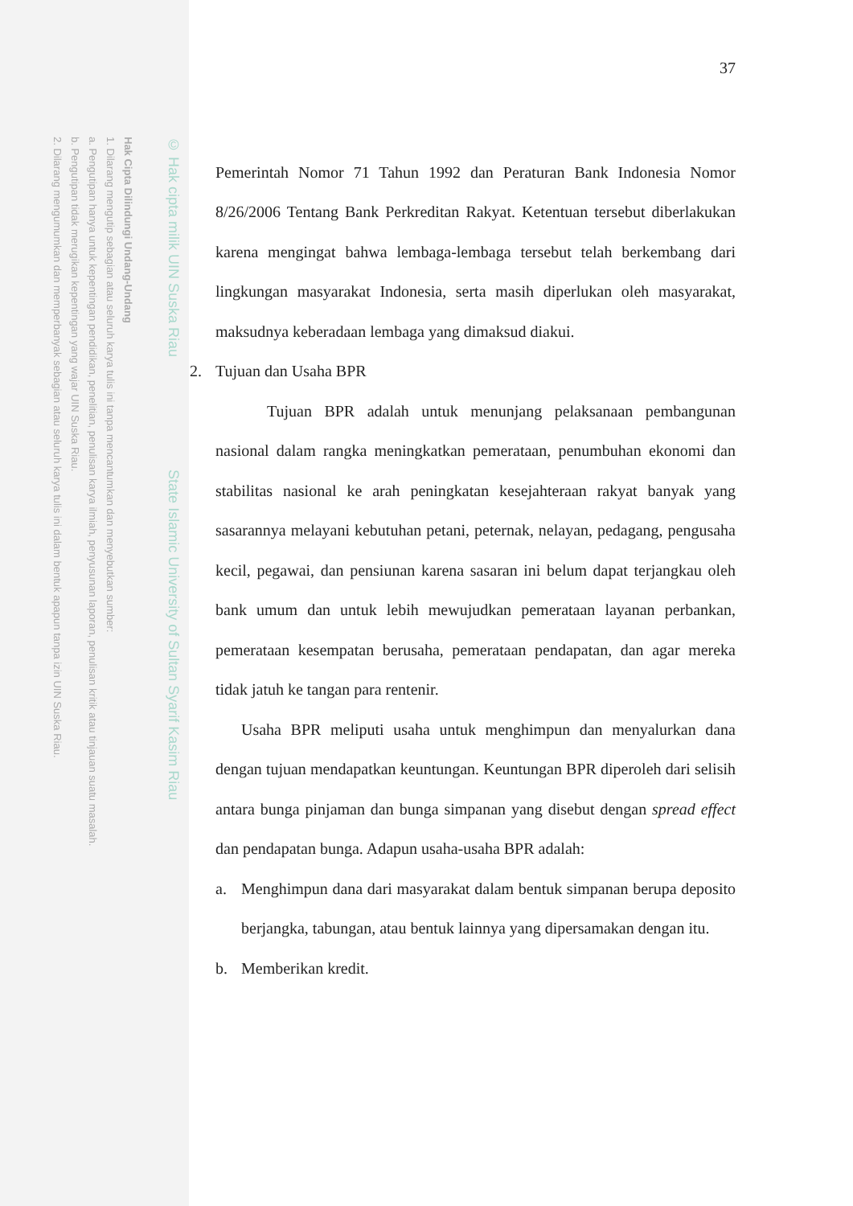Hak Cipta Dilindungi Undang-Undang
1. Dilarang mengutip sebagian atau seluruh karya tulis ini tanpa mencantumkan dan menyebutkan sumber:
a. Pengutipan hanya untuk kepentingan pendidikan, penelitian, penulisan karya ilmiah, penyusunan laporan, penulisan kritik atau tinjauan suatu masalah.
b. Pengutipan tidak merugikan kepentingan yang wajar UIN Suska Riau.
2. Dilarang mengumumkan dan memperbanyak sebagian atau seluruh karya tulis ini dalam bentuk apapun tanpa izin UIN Suska Riau.
© Hak cipta milik UIN Suska Riau State Islamic University of Sultan Syarif Kasim Riau
37
Pemerintah Nomor 71 Tahun 1992 dan Peraturan Bank Indonesia Nomor 8/26/2006 Tentang Bank Perkreditan Rakyat. Ketentuan tersebut diberlakukan karena mengingat bahwa lembaga-lembaga tersebut telah berkembang dari lingkungan masyarakat Indonesia, serta masih diperlukan oleh masyarakat, maksudnya keberadaan lembaga yang dimaksud diakui.
2. Tujuan dan Usaha BPR
Tujuan BPR adalah untuk menunjang pelaksanaan pembangunan nasional dalam rangka meningkatkan pemerataan, penumbuhan ekonomi dan stabilitas nasional ke arah peningkatan kesejahteraan rakyat banyak yang sasarannya melayani kebutuhan petani, peternak, nelayan, pedagang, pengusaha kecil, pegawai, dan pensiunan karena sasaran ini belum dapat terjangkau oleh bank umum dan untuk lebih mewujudkan pemerataan layanan perbankan, pemerataan kesempatan berusaha, pemerataan pendapatan, dan agar mereka tidak jatuh ke tangan para rentenir.
Usaha BPR meliputi usaha untuk menghimpun dan menyalurkan dana dengan tujuan mendapatkan keuntungan. Keuntungan BPR diperoleh dari selisih antara bunga pinjaman dan bunga simpanan yang disebut dengan spread effect dan pendapatan bunga. Adapun usaha-usaha BPR adalah:
a. Menghimpun dana dari masyarakat dalam bentuk simpanan berupa deposito berjangka, tabungan, atau bentuk lainnya yang dipersamakan dengan itu.
b. Memberikan kredit.